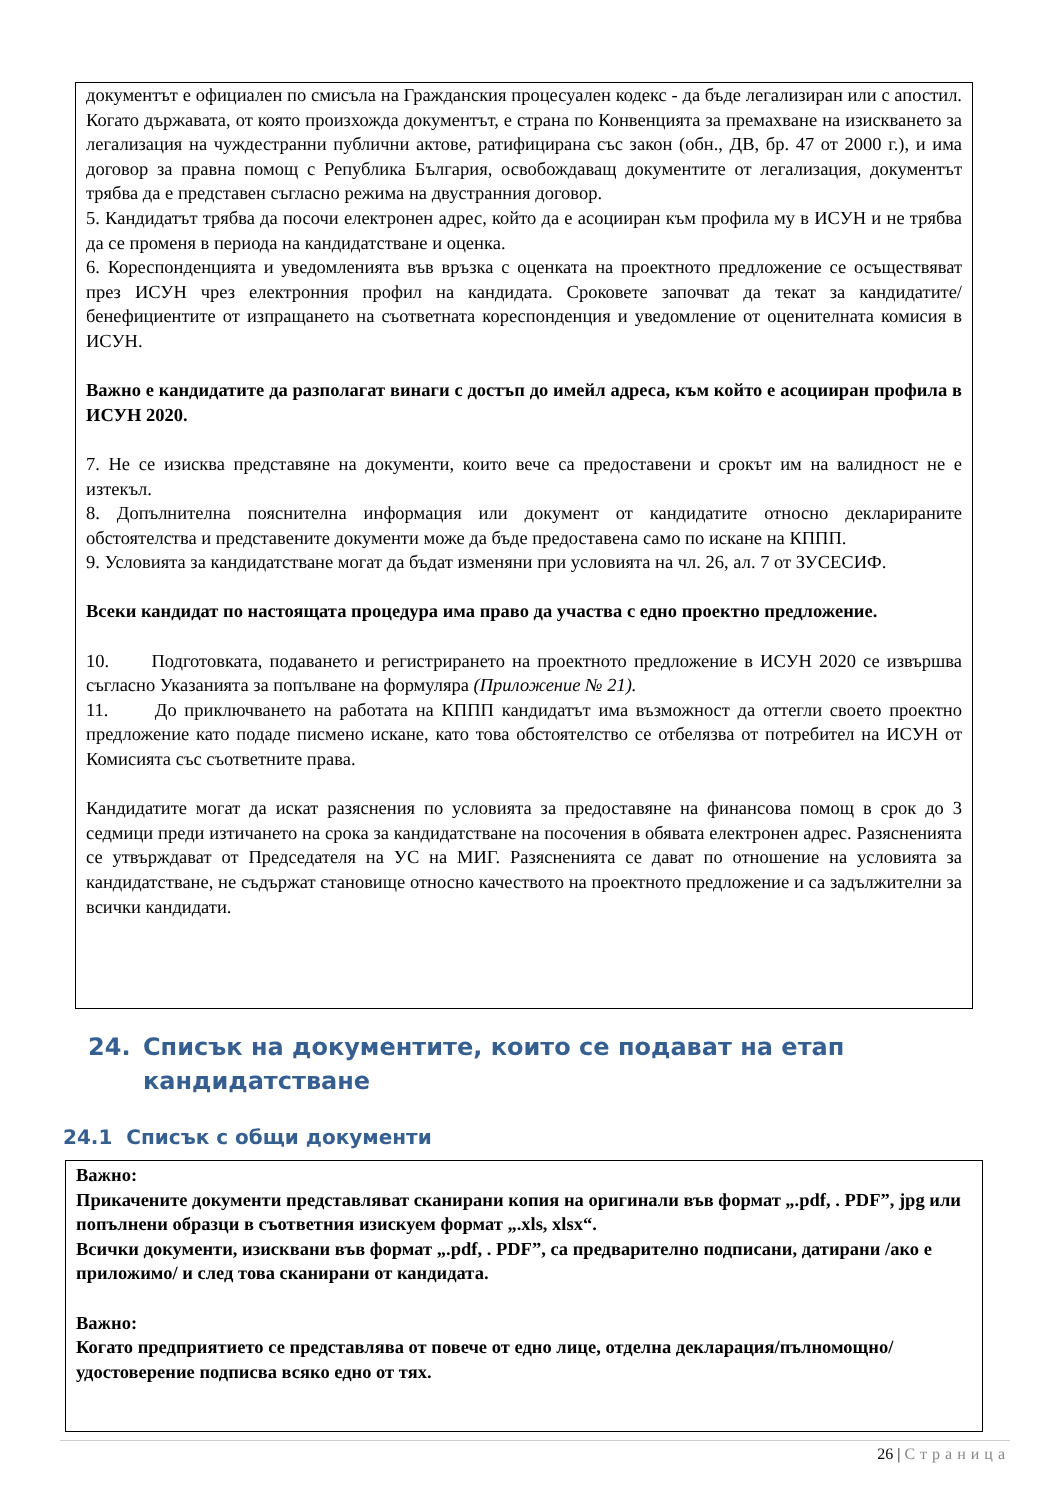документът е официален по смисъла на Гражданския процесуален кодекс - да бъде легализиран или с апостил. Когато държавата, от която произхожда документът, е страна по Конвенцията за премахване на изискването за легализация на чуждестранни публични актове, ратифицирана със закон (обн., ДВ, бр. 47 от 2000 г.), и има договор за правна помощ с Република България, освобождаващ документите от легализация, документът трябва да е представен съгласно режима на двустранния договор.
5. Кандидатът трябва да посочи електронен адрес, който да е асоцииран към профила му в ИСУН и не трябва да се променя в периода на кандидатстване и оценка.
6. Кореспонденцията и уведомленията във връзка с оценката на проектното предложение се осъществяват през ИСУН чрез електронния профил на кандидата. Сроковете започват да текат за кандидатите/бенефициентите от изпращането на съответната кореспонденция и уведомление от оценителната комисия в ИСУН.
Важно е кандидатите да разполагат винаги с достъп до имейл адреса, към който е асоцииран профила в ИСУН 2020.
7. Не се изисква представяне на документи, които вече са предоставени и срокът им на валидност не е изтекъл.
8. Допълнителна пояснителна информация или документ от кандидатите относно декларираните обстоятелства и представените документи може да бъде предоставена само по искане на КППП.
9. Условията за кандидатстване могат да бъдат изменяни при условията на чл. 26, ал. 7 от ЗУСЕСИФ.
Всеки кандидат по настоящата процедура има право да участва с едно проектно предложение.
10. Подготовката, подаването и регистрирането на проектното предложение в ИСУН 2020 се извършва съгласно Указанията за попълване на формуляра (Приложение № 21).
11. До приключването на работата на КППП кандидатът има възможност да оттегли своето проектно предложение като подаде писмено искане, като това обстоятелство се отбелязва от потребител на ИСУН от Комисията със съответните права.
Кандидатите могат да искат разяснения по условията за предоставяне на финансова помощ в срок до 3 седмици преди изтичането на срока за кандидатстване на посочения в обявата електронен адрес. Разясненията се утвърждават от Председателя на УС на МИГ. Разясненията се дават по отношение на условията за кандидатстване, не съдържат становище относно качеството на проектното предложение и са задължителни за всички кандидати.
24. Списък на документите, които се подават на етап
кандидатстване
24.1 Списък с общи документи
Важно:
Прикачените документи представляват сканирани копия на оригинали във формат „.pdf, . PDF”, jpg или попълнени образци в съответния изискуем формат „.xls, xlsx“.
Всички документи, изисквани във формат „.pdf, . PDF”, са предварително подписани, датирани /ако е приложимо/ и след това сканирани от кандидата.
Важно:
Когато предприятието се представлява от повече от едно лице, отделна декларация/пълномощно/удостоверение подписва всяко едно от тях.
26 | Страница